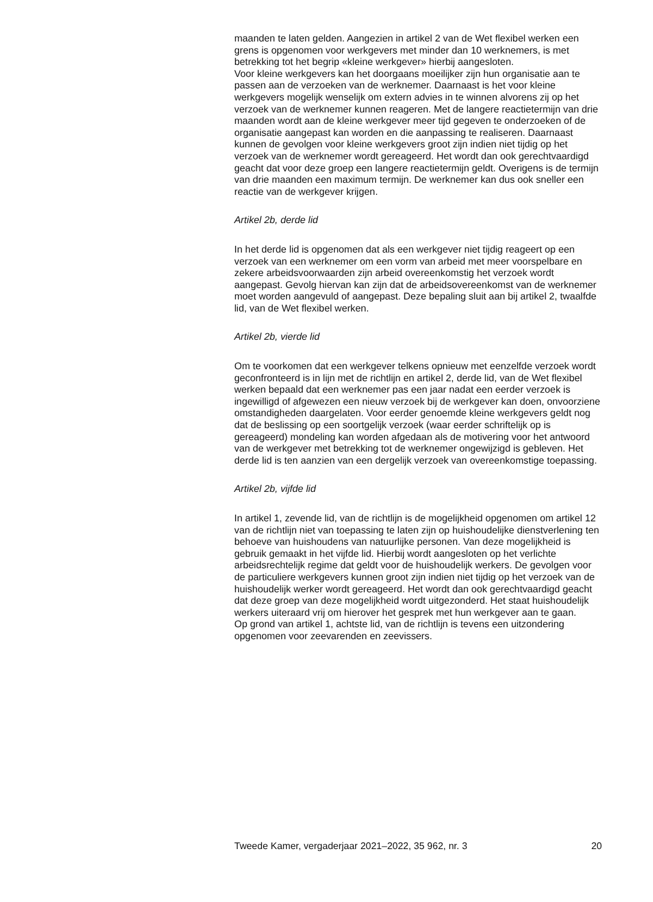maanden te laten gelden. Aangezien in artikel 2 van de Wet flexibel werken een grens is opgenomen voor werkgevers met minder dan 10 werknemers, is met betrekking tot het begrip «kleine werkgever» hierbij aangesloten.
Voor kleine werkgevers kan het doorgaans moeilijker zijn hun organisatie aan te passen aan de verzoeken van de werknemer. Daarnaast is het voor kleine werkgevers mogelijk wenselijk om extern advies in te winnen alvorens zij op het verzoek van de werknemer kunnen reageren. Met de langere reactietermijn van drie maanden wordt aan de kleine werkgever meer tijd gegeven te onderzoeken of de organisatie aangepast kan worden en die aanpassing te realiseren. Daarnaast kunnen de gevolgen voor kleine werkgevers groot zijn indien niet tijdig op het verzoek van de werknemer wordt gereageerd. Het wordt dan ook gerechtvaardigd geacht dat voor deze groep een langere reactietermijn geldt. Overigens is de termijn van drie maanden een maximum termijn. De werknemer kan dus ook sneller een reactie van de werkgever krijgen.
Artikel 2b, derde lid
In het derde lid is opgenomen dat als een werkgever niet tijdig reageert op een verzoek van een werknemer om een vorm van arbeid met meer voorspelbare en zekere arbeidsvoorwaarden zijn arbeid overeenkomstig het verzoek wordt aangepast. Gevolg hiervan kan zijn dat de arbeidsovereenkomst van de werknemer moet worden aangevuld of aangepast. Deze bepaling sluit aan bij artikel 2, twaalfde lid, van de Wet flexibel werken.
Artikel 2b, vierde lid
Om te voorkomen dat een werkgever telkens opnieuw met eenzelfde verzoek wordt geconfronteerd is in lijn met de richtlijn en artikel 2, derde lid, van de Wet flexibel werken bepaald dat een werknemer pas een jaar nadat een eerder verzoek is ingewilligd of afgewezen een nieuw verzoek bij de werkgever kan doen, onvoorziene omstandigheden daargelaten. Voor eerder genoemde kleine werkgevers geldt nog dat de beslissing op een soortgelijk verzoek (waar eerder schriftelijk op is gereageerd) mondeling kan worden afgedaan als de motivering voor het antwoord van de werkgever met betrekking tot de werknemer ongewijzigd is gebleven. Het derde lid is ten aanzien van een dergelijk verzoek van overeenkomstige toepassing.
Artikel 2b, vijfde lid
In artikel 1, zevende lid, van de richtlijn is de mogelijkheid opgenomen om artikel 12 van de richtlijn niet van toepassing te laten zijn op huishoudelijke dienstverlening ten behoeve van huishoudens van natuurlijke personen. Van deze mogelijkheid is gebruik gemaakt in het vijfde lid. Hierbij wordt aangesloten op het verlichte arbeidsrechtelijk regime dat geldt voor de huishoudelijk werkers. De gevolgen voor de particuliere werkgevers kunnen groot zijn indien niet tijdig op het verzoek van de huishoudelijk werker wordt gereageerd. Het wordt dan ook gerechtvaardigd geacht dat deze groep van deze mogelijkheid wordt uitgezonderd. Het staat huishoudelijk werkers uiteraard vrij om hierover het gesprek met hun werkgever aan te gaan.
Op grond van artikel 1, achtste lid, van de richtlijn is tevens een uitzondering opgenomen voor zeevarenden en zeevissers.
Tweede Kamer, vergaderjaar 2021–2022, 35 962, nr. 3 20